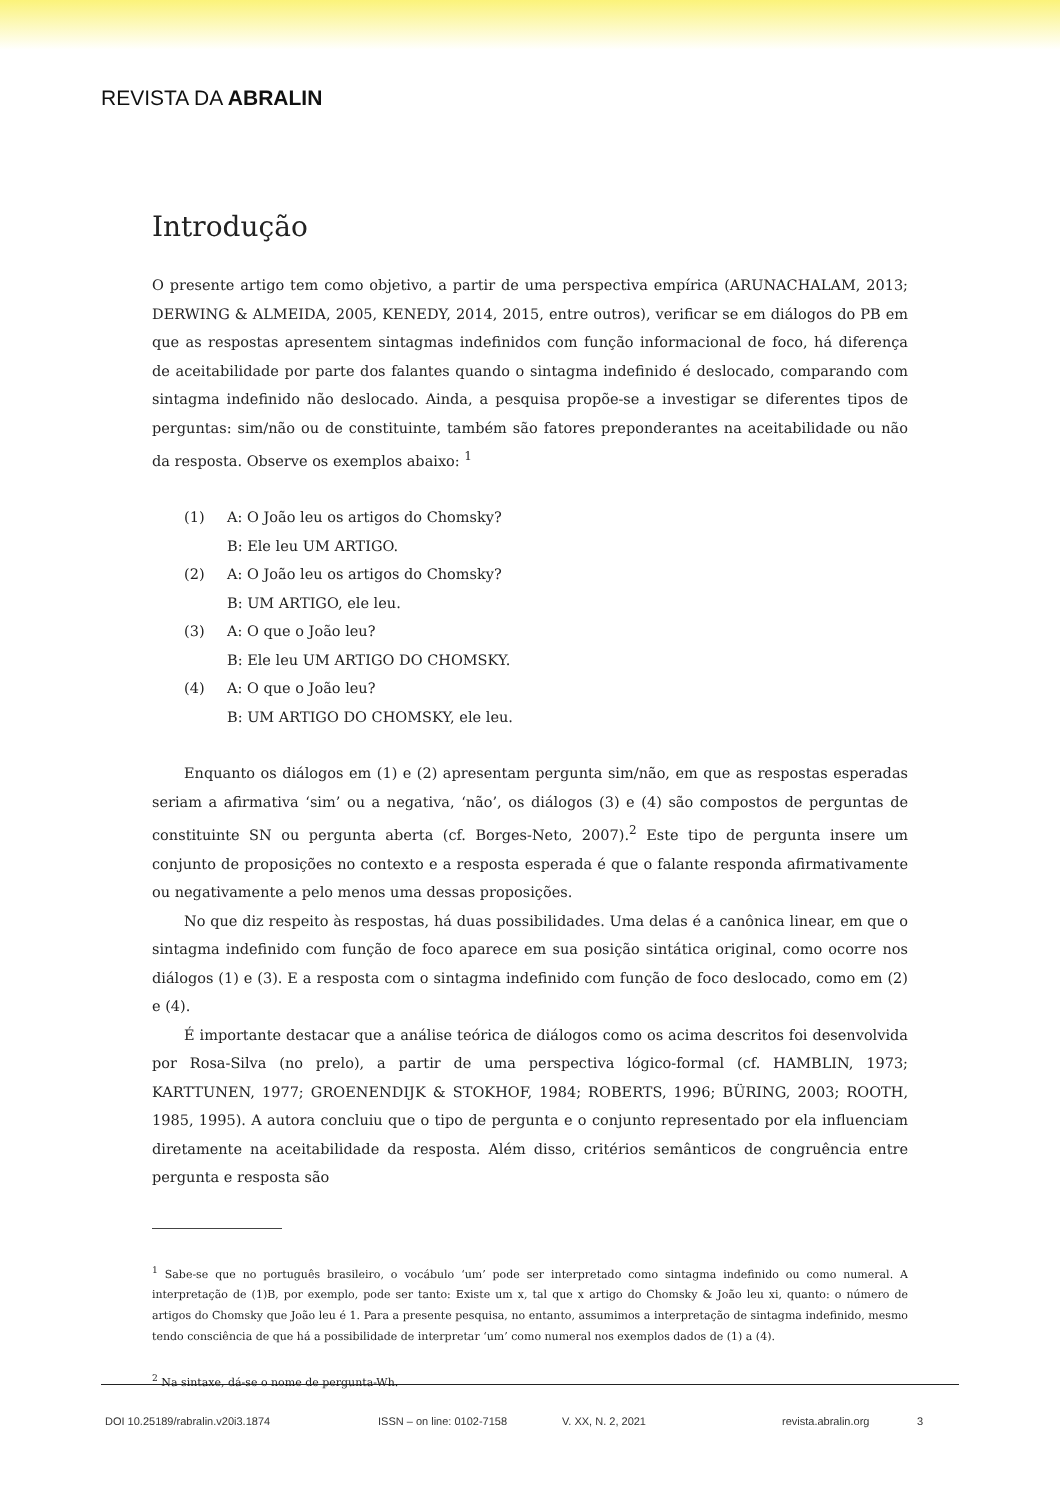REVISTA DA ABRALIN
Introdução
O presente artigo tem como objetivo, a partir de uma perspectiva empírica (ARUNACHALAM, 2013; DERWING & ALMEIDA, 2005, KENEDY, 2014, 2015, entre outros), verificar se em diálogos do PB em que as respostas apresentem sintagmas indefinidos com função informacional de foco, há diferença de aceitabilidade por parte dos falantes quando o sintagma indefinido é deslocado, comparando com sintagma indefinido não deslocado. Ainda, a pesquisa propõe-se a investigar se diferentes tipos de perguntas: sim/não ou de constituinte, também são fatores preponderantes na aceitabilidade ou não da resposta. Observe os exemplos abaixo: <sup>1</sup>
(1) A: O João leu os artigos do Chomsky?
B: Ele leu UM ARTIGO.
(2) A: O João leu os artigos do Chomsky?
B: UM ARTIGO, ele leu.
(3) A: O que o João leu?
B: Ele leu UM ARTIGO DO CHOMSKY.
(4) A: O que o João leu?
B: UM ARTIGO DO CHOMSKY, ele leu.
Enquanto os diálogos em (1) e (2) apresentam pergunta sim/não, em que as respostas esperadas seriam a afirmativa ‘sim’ ou a negativa, ‘não’, os diálogos (3) e (4) são compostos de perguntas de constituinte SN ou pergunta aberta (cf. Borges-Neto, 2007).<sup>2</sup> Este tipo de pergunta insere um conjunto de proposições no contexto e a resposta esperada é que o falante responda afirmativamente ou negativamente a pelo menos uma dessas proposições.
No que diz respeito às respostas, há duas possibilidades. Uma delas é a canônica linear, em que o sintagma indefinido com função de foco aparece em sua posição sintática original, como ocorre nos diálogos (1) e (3). E a resposta com o sintagma indefinido com função de foco deslocado, como em (2) e (4).
É importante destacar que a análise teórica de diálogos como os acima descritos foi desenvolvida por Rosa-Silva (no prelo), a partir de uma perspectiva lógico-formal (cf. HAMBLIN, 1973; KARTTUNEN, 1977; GROENENDIJK & STOKHOF, 1984; ROBERTS, 1996; BÜRING, 2003; ROOTH, 1985, 1995). A autora concluiu que o tipo de pergunta e o conjunto representado por ela influenciam diretamente na aceitabilidade da resposta. Além disso, critérios semânticos de congruência entre pergunta e resposta são
<sup>1</sup> Sabe-se que no português brasileiro, o vocábulo ‘um’ pode ser interpretado como sintagma indefinido ou como numeral. A interpretação de (1)B, por exemplo, pode ser tanto: Existe um x, tal que x artigo do Chomsky & João leu xi, quanto: o número de artigos do Chomsky que João leu é 1. Para a presente pesquisa, no entanto, assumimos a interpretação de sintagma indefinido, mesmo tendo consciência de que há a possibilidade de interpretar ‘um’ como numeral nos exemplos dados de (1) a (4).
<sup>2</sup> Na sintaxe, dá-se o nome de pergunta-Wh.
DOI 10.25189/rabralin.v20i3.1874 ISSN – on line: 0102-7158 V. XX, N. 2, 2021 revista.abralin.org 3